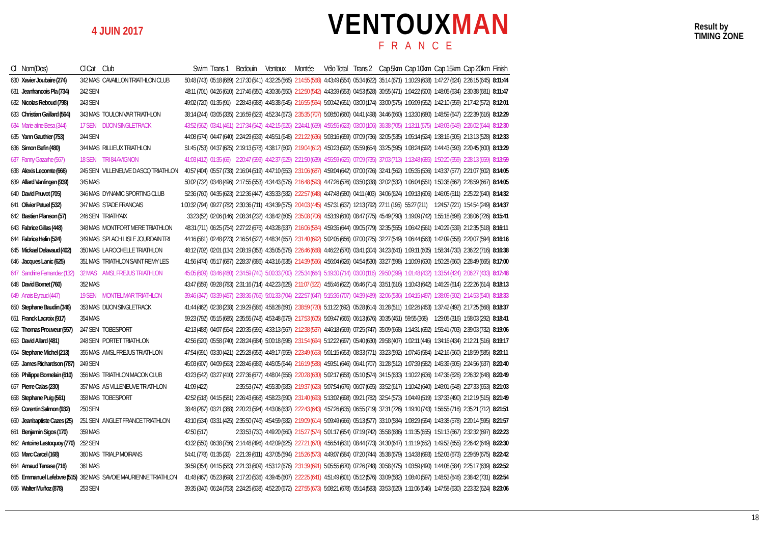4 JUIN 2017
VENTOUXMAN
FRANCE
Result by
TIMING ZONE
| Cl | Nom(Dos) | Cl Cat | Club | Swim | Trans 1 | Bedouin | Ventoux | Montée | Vélo Total | Trans 2 | Cap 5km | Cap 10km | Cap 15km | Cap 20km | Finish |
| --- | --- | --- | --- | --- | --- | --- | --- | --- | --- | --- | --- | --- | --- | --- | --- |
| 630 | Xavier Joubaire (274) | 342 MAS | CAVAILLON TRIATHLON CLUB | 50:48 (743) | 05:18 (689) | 2:17:30 (541) | 4:32:25 (565) | 2:14:55 (568) | 4:43:49 (554) | 05:34 (622) | 35:14 (671) | 1:10:29 (638) | 1:47:27 (624) | 2:26:15 (645) | 8:11:44 |
| 631 | Jeanfrancois Pla (734) | 242 SEN | | 48:11 (701) | 04:26 (610) | 2:17:46 (550) | 4:30:36 (550) | 2:12:50 (542) | 4:43:39 (553) | 04:53 (528) | 30:55 (471) | 1:04:22 (500) | 1:48:05 (634) | 2:30:38 (681) | 8:11:47 |
| 632 | Nicolas Reboud (798) | 243 SEN | | 49:02 (720) | 01:35 (91) | 2:28:43 (688) | 4:45:38 (645) | 2:16:55 (594) | 5:00:42 (651) | 03:00 (174) | 33:00 (575) | 1:06:09 (552) | 1:42:10 (559) | 2:17:42 (572) | 8:12:01 |
| 633 | Christian Gaillard (564) | 343 MAS | TOULON VAR TRIATHLON | 38:14 (244) | 03:05 (335) | 2:16:59 (529) | 4:52:34 (673) | 2:35:35 (707) | 5:08:50 (660) | 04:41 (498) | 34:46 (660) | 1:13:30 (680) | 1:48:59 (647) | 2:22:39 (616) | 8:12:29 |
| 634 | Marie-aline Besa (344) | 17 SEN | DIJON SINGLETRACK | 43:52 (562) | 03:41 (461) | 2:17:34 (542) | 4:42:15 (626) | 2:24:41 (659) | 4:55:55 (623) | 03:00 (106) | 36:38 (705) | 1:13:11 (675) | 1:49:03 (649) | 2:26:02 (644) | 8:12:30 |
| 635 | Yann Gauthier (753) | 244 SEN | | 44:08 (574) | 04:47 (640) | 2:24:29 (639) | 4:45:51 (648) | 2:21:22 (636) | 5:03:16 (659) | 07:09 (736) | 32:05 (535) | 1:05:14 (524) | 1:38:16 (505) | 2:13:13 (528) | 8:12:33 |
| 636 | Simon Befin (480) | 344 MAS | RILLIEUX TRIATHLON | 51:45 (753) | 04:37 (625) | 2:19:13 (578) | 4:38:17 (602) | 2:19:04 (612) | 4:50:23 (592) | 05:59 (654) | 33:25 (595) | 1:08:24 (592) | 1:44:43 (593) | 2:20:45 (600) | 8:13:29 |
| 637 | Fanny Gazarhe (567) | 18 SEN | TRI 84 AVIGNON | 41:03 (412) | 01:35 (69) | 2:20:47 (599) | 4:42:37 (629) | 2:21:50 (639) | 4:55:59 (625) | 07:09 (735) | 37:03 (713) | 1:13:48 (685) | 1:50:20 (659) | 2:28:13 (659) | 8:13:59 |
| 638 | Alexis Lecomte (666) | 245 SEN | VILLENEUVE D ASCQ TRIATHLON | 40:57 (404) | 05:57 (738) | 2:16:04 (519) | 4:47:10 (653) | 2:31:06 (687) | 4:59:04 (642) | 07:00 (726) | 32:41 (562) | 1:05:35 (536) | 1:43:37 (577) | 2:21:07 (602) | 8:14:05 |
| 639 | Allard Vanlingen (939) | 345 MAS | | 50:02 (732) | 03:48 (496) | 2:17:55 (553) | 4:34:43 (576) | 2:16:48 (593) | 4:47:26 (576) | 03:50 (338) | 32:02 (532) | 1:06:04 (551) | 1:50:38 (662) | 2:28:59 (667) | 8:14:05 |
| 640 | David Pruvot (705) | 346 MAS | DYNAMIC SPORTING CLUB | 52:36 (760) | 04:35 (623) | 2:12:36 (447) | 4:35:33 (582) | 2:22:57 (648) | 4:47:48 (580) | 04:11 (403) | 34:06 (624) | 1:09:13 (606) | 1:46:05 (611) | 2:25:22 (640) | 8:14:32 |
| 641 | Olivier Petuel (532) | 347 MAS | STADE FRANCAIS | 1:00:32 (794) | 09:27 (782) | 2:30:36 (711) | 4:34:39 (575) | 2:04:03 (445) | 4:57:31 (637) | 12:13 (792) | 27:11 (195) | 55:27 (211) | 1:24:57 (221) | 1:54:54 (249) | 8:14:37 |
| 642 | Bastien Planson (57) | 246 SEN | TRIATH'AIX | 33:23 (52) | 02:06 (146) | 2:08:34 (232) | 4:38:42 (605) | 2:35:08 (706) | 4:53:19 (610) | 08:47 (775) | 45:49 (790) | 1:19:09 (742) | 1:55:18 (698) | 2:38:06 (726) | 8:15:41 |
| 643 | Fabrice Gillas (448) | 348 MAS | MONTFORT MERE TRIATHLON | 48:31 (711) | 06:25 (754) | 2:27:22 (676) | 4:43:28 (637) | 2:16:06 (584) | 4:59:35 (644) | 09:05 (779) | 32:35 (555) | 1:06:42 (561) | 1:40:29 (539) | 2:12:35 (518) | 8:16:11 |
| 644 | Fabrice Helin (524) | 349 MAS | SPLACH L ISLE JOURDAIN TRI | 44:16 (581) | 02:48 (273) | 2:16:54 (527) | 4:48:34 (657) | 2:31:40 (692) | 5:02:05 (656) | 07:00 (725) | 32:27 (549) | 1:06:44 (563) | 1:42:09 (558) | 2:20:07 (594) | 8:16:16 |
| 645 | Mickael Delavaud (402) | 350 MAS | LA ROCHELLE TRIATHLON | 48:12 (702) | 02:01 (134) | 2:08:19 (353) | 4:35:05 (578) | 2:26:46 (668) | 4:46:22 (570) | 03:41 (304) | 34:23 (641) | 1:09:11 (605) | 1:58:34 (730) | 2:36:22 (716) | 8:16:38 |
| 646 | Jacques Lanic (625) | 351 MAS | TRIATHLON SAINT REMY LES | 41:56 (474) | 05:17 (687) | 2:28:37 (686) | 4:43:16 (635) | 2:14:39 (566) | 4:56:04 (626) | 04:54 (530) | 33:27 (598) | 1:10:09 (630) | 1:50:28 (660) | 2:28:49 (665) | 8:17:00 |
| 647 | Sandrine Fernandez (132) | 32 MAS | AMSL FREJUS TRIATHLON | 45:05 (609) | 03:46 (480) | 2:34:59 (740) | 5:00:33 (700) | 2:25:34 (664) | 5:19:30 (714) | 03:00 (116) | 29:50 (399) | 1:01:48 (432) | 1:33:54 (424) | 2:06:27 (433) | 8:17:48 |
| 648 | David Bornet (760) | 352 MAS | | 43:47 (559) | 09:28 (783) | 2:31:16 (714) | 4:42:23 (628) | 2:11:07 (522) | 4:55:46 (622) | 06:46 (714) | 33:51 (616) | 1:10:43 (642) | 1:46:29 (614) | 2:22:26 (614) | 8:18:13 |
| 649 | Anais Eyraud (447) | 19 SEN | MONTELIMAR TRIATHLON | 39:46 (347) | 03:39 (457) | 2:38:36 (766) | 5:01:33 (704) | 2:22:57 (647) | 5:15:36 (707) | 04:39 (489) | 32:06 (536) | 1:04:15 (497) | 1:38:09 (502) | 2:14:53 (540) | 8:18:33 |
| 650 | Stephane Baudin (346) | 353 MAS | DIJON SINGLETRACK | 41:44 (462) | 02:38 (238) | 2:19:29 (586) | 4:58:28 (691) | 2:38:59 (720) | 5:11:22 (692) | 05:28 (614) | 31:28 (511) | 1:02:26 (453) | 1:37:42 (492) | 2:17:25 (568) | 8:18:37 |
| 651 | Franck Lacroix (917) | 354 MAS | | 59:23 (792) | 05:15 (685) | 2:35:55 (748) | 4:53:48 (679) | 2:17:53 (605) | 5:09:47 (665) | 06:13 (676) | 30:35 (451) | 59:55 (368) | 1:29:05 (316) | 1:58:03 (292) | 8:18:41 |
| 652 | Thomas Prouveur (557) | 247 SEN | TOBESPORT | 42:13 (488) | 04:07 (554) | 2:20:35 (595) | 4:33:13 (567) | 2:12:38 (537) | 4:46:18 (569) | 07:25 (747) | 35:09 (668) | 1:14:31 (692) | 1:55:41 (703) | 2:39:03 (732) | 8:19:06 |
| 653 | David Allard (481) | 248 SEN | PORTET TRIATHLON | 42:56 (520) | 05:58 (740) | 2:28:24 (684) | 5:00:18 (698) | 2:31:54 (694) | 5:12:22 (697) | 05:40 (630) | 29:58 (407) | 1:02:11 (446) | 1:34:16 (434) | 2:12:21 (516) | 8:19:17 |
| 654 | Stephane Michel (213) | 355 MAS | AMSL FREJUS TRIATHLON | 47:54 (691) | 03:30 (421) | 2:25:28 (653) | 4:49:17 (659) | 2:23:49 (653) | 5:01:15 (653) | 08:33 (771) | 33:23 (592) | 1:07:45 (584) | 1:42:16 (560) | 2:18:59 (585) | 8:20:11 |
| 655 | James Richardson (787) | 249 SEN | | 45:03 (607) | 04:09 (563) | 2:28:46 (689) | 4:45:05 (644) | 2:16:19 (588) | 4:59:51 (646) | 06:41 (707) | 31:28 (512) | 1:07:39 (582) | 1:45:39 (605) | 2:24:56 (637) | 8:20:40 |
| 656 | Philippe Bornelain (610) | 356 MAS | TRIATHLON MACON CLUB | 43:23 (542) | 03:27 (410) | 2:27:36 (677) | 4:48:04 (656) | 2:20:28 (630) | 5:02:17 (658) | 05:10 (574) | 34:15 (633) | 1:10:22 (636) | 1:47:36 (626) | 2:26:32 (648) | 8:20:49 |
| 657 | Pierre Calas (230) | 357 MAS | AS VILLENEUVE TRIATHLON | 41:09 (422) | | 2:35:53 (747) | 4:55:30 (683) | 2:19:37 (623) | 5:07:54 (676) | 06:07 (665) | 33:52 (617) | 1:10:42 (640) | 1:49:01 (648) | 2:27:33 (653) | 8:21:03 |
| 658 | Stephane Puig (561) | 358 MAS | TOBESPORT | 42:52 (518) | 04:15 (581) | 2:26:43 (668) | 4:58:23 (690) | 2:31:40 (693) | 5:13:02 (698) | 09:21 (782) | 32:54 (573) | 1:04:49 (519) | 1:37:33 (490) | 2:12:19 (515) | 8:21:49 |
| 659 | Corentin Salmon (932) | 250 SEN | | 38:48 (287) | 03:21 (388) | 2:20:23 (594) | 4:43:06 (632) | 2:22:43 (643) | 4:57:26 (635) | 06:55 (719) | 37:31 (726) | 1:19:10 (743) | 1:56:55 (716) | 2:35:21 (712) | 8:21:51 |
| 660 | Jeanbaptiste Cazes (25) | 251 SEN | ANGLET FRANCE TRIATHLON | 43:10 (534) | 03:31 (425) | 2:35:50 (746) | 4:54:59 (682) | 2:19:09 (614) | 5:09:49 (666) | 05:13 (577) | 33:10 (584) | 1:08:29 (594) | 1:43:38 (578) | 2:20:14 (595) | 8:21:57 |
| 661 | Benjamin Sigos (170) | 359 MAS | | 42:50 (517) | | 2:33:53 (730) | 4:49:20 (660) | 2:15:27 (574) | 5:01:17 (654) | 07:19 (742) | 35:58 (686) | 1:11:35 (655) | 1:51:13 (667) | 2:32:32 (697) | 8:22:23 |
| 662 | Antoine Lestoquoy (770) | 252 SEN | | 43:32 (550) | 06:38 (756) | 2:14:48 (496) | 4:42:09 (625) | 2:27:21 (670) | 4:56:54 (631) | 08:44 (773) | 34:30 (647) | 1:11:19 (652) | 1:49:52 (655) | 2:26:42 (649) | 8:22:30 |
| 663 | Marc Carcel (168) | 360 MAS | TRIALP MOIRANS | 54:41 (778) | 01:35 (33) | 2:21:39 (611) | 4:37:05 (594) | 2:15:26 (573) | 4:49:07 (584) | 07:20 (744) | 35:38 (679) | 1:14:38 (693) | 1:52:03 (673) | 2:29:59 (675) | 8:22:42 |
| 664 | Arnaud Terrase (716) | 361 MAS | | 39:59 (354) | 04:15 (583) | 2:21:33 (609) | 4:53:12 (676) | 2:31:39 (691) | 5:05:55 (670) | 07:26 (748) | 30:58 (475) | 1:03:59 (490) | 1:44:08 (584) | 2:25:17 (639) | 8:22:52 |
| 665 | Emmanuel Lefebvre (515) | 362 MAS | SAVOIE MAURIENNE TRIATHLON | 41:48 (467) | 05:23 (698) | 2:17:20 (536) | 4:39:45 (607) | 2:22:25 (641) | 4:51:49 (601) | 05:12 (576) | 33:09 (582) | 1:08:40 (597) | 1:48:53 (646) | 2:38:42 (731) | 8:22:54 |
| 666 | Walter Muñoz (878) | 253 SEN | | 39:35 (340) | 06:24 (753) | 2:24:25 (638) | 4:52:20 (672) | 2:27:55 (673) | 5:08:21 (678) | 05:14 (583) | 33:53 (620) | 1:11:06 (646) | 1:47:58 (630) | 2:23:32 (624) | 8:23:06 |
18